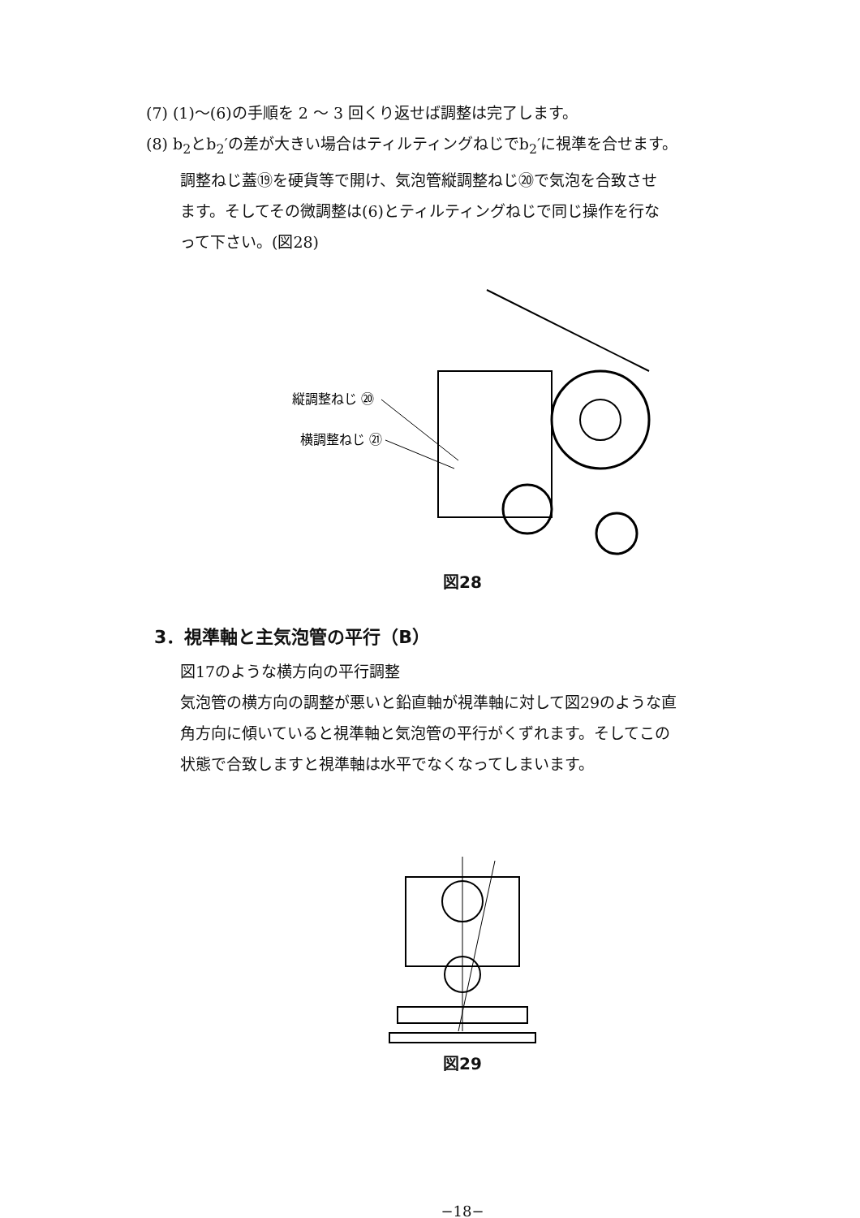(7) (1)〜(6)の手順を 2 〜 3 回くり返せば調整は完了します。
(8) b<sub>2</sub>とb<sub>2</sub>′の差が大きい場合はティルティングねじでb<sub>2</sub>′に視準を合せます。
調整ねじ蓋⑲を硬貨等で開け、気泡管縦調整ねじ⑳で気泡を合致させ
ます。そしてその微調整は(6)とティルティングねじで同じ操作を行な
って下さい。(図28)
縦調整ねじ ⑳
横調整ねじ ㉑
図28
3．視準軸と主気泡管の平行（B）
図17のような横方向の平行調整
気泡管の横方向の調整が悪いと鉛直軸が視準軸に対して図29のような直
角方向に傾いていると視準軸と気泡管の平行がくずれます。そしてこの
状態で合致しますと視準軸は水平でなくなってしまいます。
図29
−18−